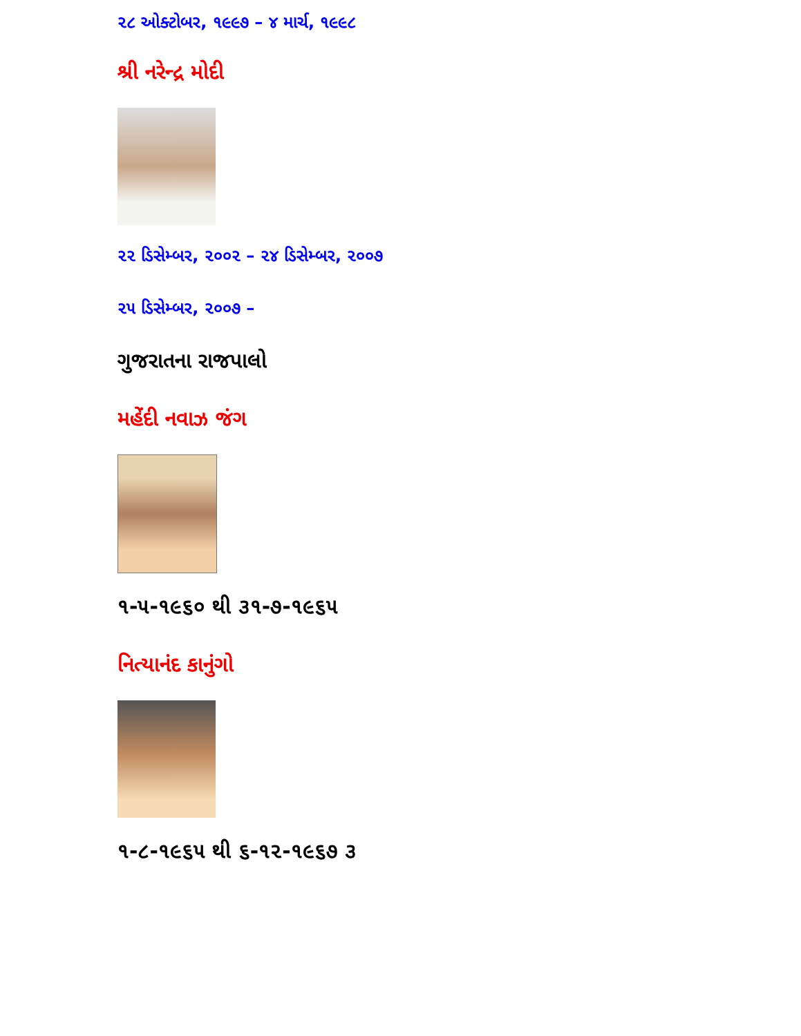૨૮ ઓક્ટોબર, ૧૯૯૭ – ૪ માર્ચ, ૧૯૯૮
શ્રી નરેન્દ્ર મોદી
૨૨ ડિસેમ્બર, ૨૦૦૨ – ૨૪ ડિસેમ્બર, ૨૦૦૭
૨૫ ડિસેમ્બર, ૨૦૦૭ –
ગુજરાતના રાજપાલો
મહેંદી નવાઝ જંગ
૧-૫-૧૯૬૦ થી ૩૧-૭-૧૯૬૫
નિત્યાનંદ કાનુંગો
૧-૮-૧૯૬૫ થી ૬-૧૨-૧૯૬૭ ૩